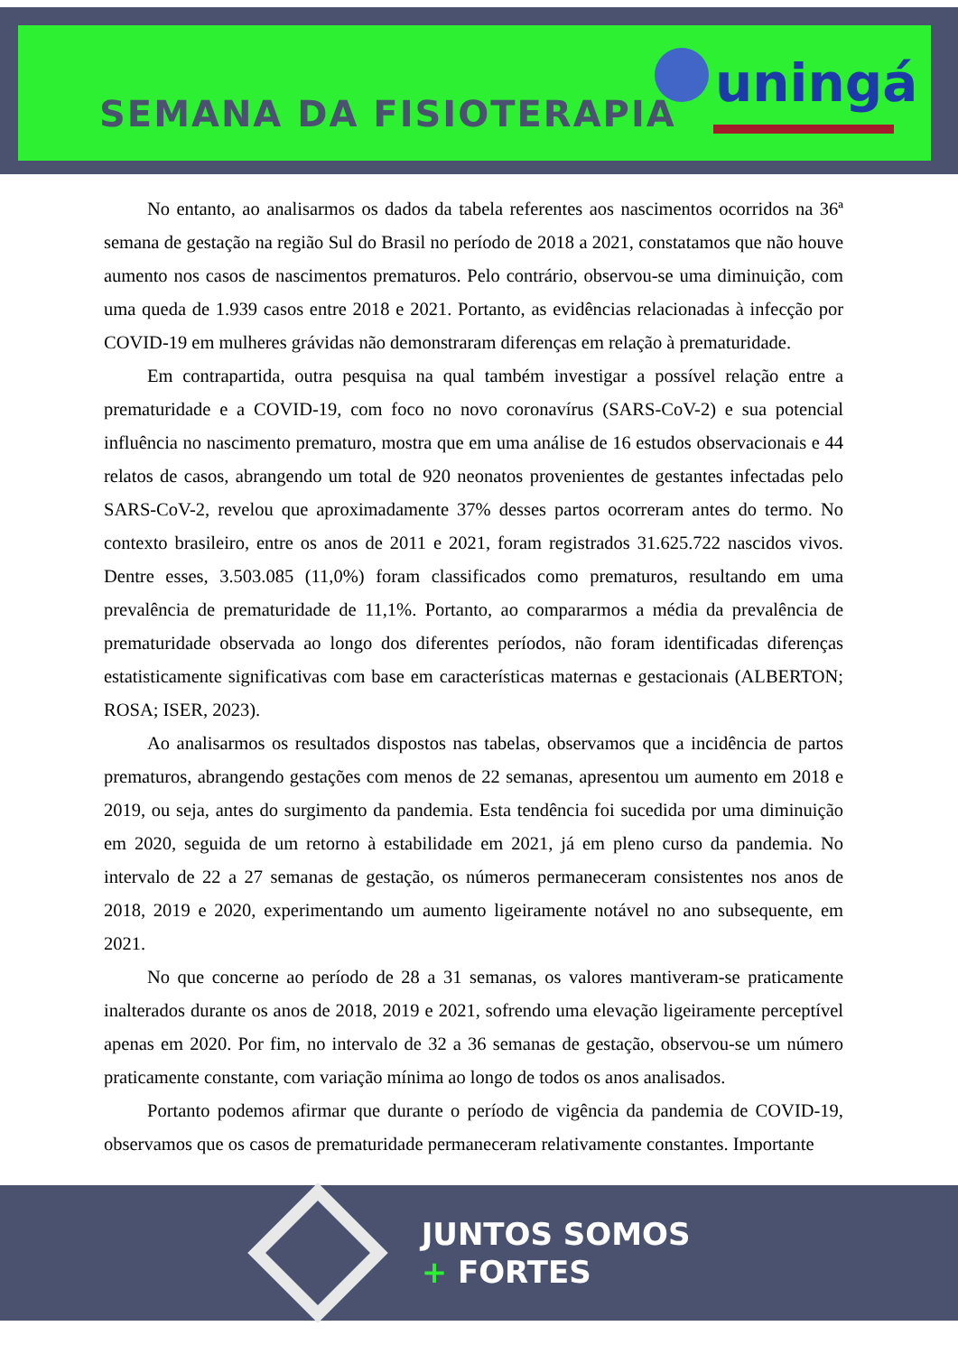SEMANA DA FISIOTERAPIA
uningá
No entanto, ao analisarmos os dados da tabela referentes aos nascimentos ocorridos na 36ª semana de gestação na região Sul do Brasil no período de 2018 a 2021, constatamos que não houve aumento nos casos de nascimentos prematuros. Pelo contrário, observou-se uma diminuição, com uma queda de 1.939 casos entre 2018 e 2021. Portanto, as evidências relacionadas à infecção por COVID-19 em mulheres grávidas não demonstraram diferenças em relação à prematuridade.
Em contrapartida, outra pesquisa na qual também investigar a possível relação entre a prematuridade e a COVID-19, com foco no novo coronavírus (SARS-CoV-2) e sua potencial influência no nascimento prematuro, mostra que em uma análise de 16 estudos observacionais e 44 relatos de casos, abrangendo um total de 920 neonatos provenientes de gestantes infectadas pelo SARS-CoV-2, revelou que aproximadamente 37% desses partos ocorreram antes do termo. No contexto brasileiro, entre os anos de 2011 e 2021, foram registrados 31.625.722 nascidos vivos. Dentre esses, 3.503.085 (11,0%) foram classificados como prematuros, resultando em uma prevalência de prematuridade de 11,1%. Portanto, ao compararmos a média da prevalência de prematuridade observada ao longo dos diferentes períodos, não foram identificadas diferenças estatisticamente significativas com base em características maternas e gestacionais (ALBERTON; ROSA; ISER, 2023).
Ao analisarmos os resultados dispostos nas tabelas, observamos que a incidência de partos prematuros, abrangendo gestações com menos de 22 semanas, apresentou um aumento em 2018 e 2019, ou seja, antes do surgimento da pandemia. Esta tendência foi sucedida por uma diminuição em 2020, seguida de um retorno à estabilidade em 2021, já em pleno curso da pandemia. No intervalo de 22 a 27 semanas de gestação, os números permaneceram consistentes nos anos de 2018, 2019 e 2020, experimentando um aumento ligeiramente notável no ano subsequente, em 2021.
No que concerne ao período de 28 a 31 semanas, os valores mantiveram-se praticamente inalterados durante os anos de 2018, 2019 e 2021, sofrendo uma elevação ligeiramente perceptível apenas em 2020. Por fim, no intervalo de 32 a 36 semanas de gestação, observou-se um número praticamente constante, com variação mínima ao longo de todos os anos analisados.
Portanto podemos afirmar que durante o período de vigência da pandemia de COVID-19, observamos que os casos de prematuridade permaneceram relativamente constantes. Importante
JUNTOS SOMOS
+ FORTES